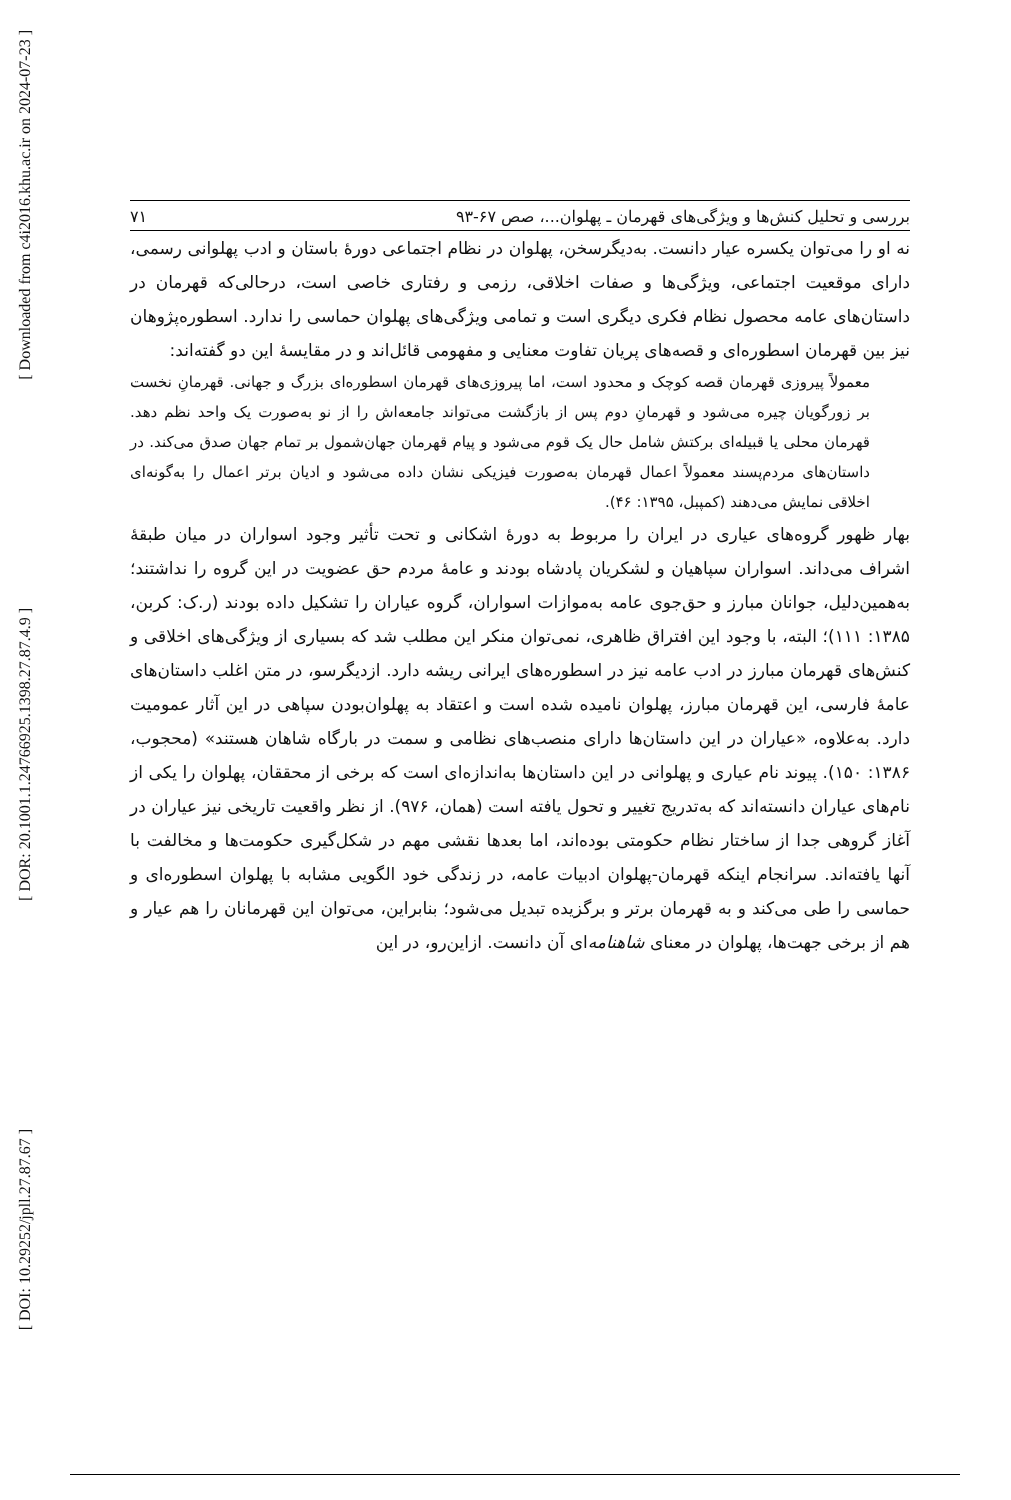[ Downloaded from c4i2016.khu.ac.ir on 2024-07-23 ]
[ DOR: 20.1001.1.24766925.1398.27.87.4.9 ]
[ DOI: 10.29252/jpll.27.87.67 ]
بررسی و تحلیل کنش‌ها و ویژگی‌های قهرمان ـ پهلوان...، صص ۶۷-۹۳ ۷۱
نه او را می‌توان یکسره عیار دانست. به‌دیگرسخن، پهلوان در نظام اجتماعی دورۀ باستان و ادب پهلوانی رسمی، دارای موقعیت اجتماعی، ویژگی‌ها و صفات اخلاقی، رزمی و رفتاری خاصی است، درحالی‌که قهرمان در داستان‌های عامه محصول نظام فکری دیگری است و تمامی ویژگی‌های پهلوان حماسی را ندارد. اسطوره‌پژوهان نیز بین قهرمان اسطوره‌ای و قصه‌های پریان تفاوت معنایی و مفهومی قائل‌اند و در مقایسۀ این دو گفته‌اند:
معمولاً پیروزی قهرمان قصه کوچک و محدود است، اما پیروزی‌های قهرمان اسطوره‌ای بزرگ و جهانی. قهرمانِ نخست بر زورگویان چیره می‌شود و قهرمانِ دوم پس از بازگشت می‌تواند جامعه‌اش را از نو به‌صورت یک واحد نظم دهد. قهرمان محلی یا قبیله‌ای برکتش شامل حال یک قوم می‌شود و پیام قهرمان جهان‌شمول بر تمام جهان صدق می‌کند. در داستان‌های مردم‌پسند معمولاً اعمال قهرمان به‌صورت فیزیکی نشان داده می‌شود و ادیان برتر اعمال را به‌گونه‌ای اخلاقی نمایش می‌دهند (کمپبل، ۱۳۹۵: ۴۶).
بهار ظهور گروه‌های عیاری در ایران را مربوط به دورۀ اشکانی و تحت تأثیر وجود اسواران در میان طبقۀ اشراف می‌داند. اسواران سپاهیان و لشکریان پادشاه بودند و عامۀ مردم حق عضویت در این گروه را نداشتند؛ به‌همین‌دلیل، جوانان مبارز و حق‌جوی عامه به‌موازات اسواران، گروه عیاران را تشکیل داده بودند (ر.ک: کربن، ۱۳۸۵: ۱۱۱)؛ البته، با وجود این افتراق ظاهری، نمی‌توان منکر این مطلب شد که بسیاری از ویژگی‌های اخلاقی و کنش‌های قهرمان مبارز در ادب عامه نیز در اسطوره‌های ایرانی ریشه دارد. ازدیگرسو، در متن اغلب داستان‌های عامۀ فارسی، این قهرمان مبارز، پهلوان نامیده شده است و اعتقاد به پهلوان‌بودن سپاهی در این آثار عمومیت دارد. به‌علاوه، «عیاران در این داستان‌ها دارای منصب‌های نظامی و سمت در بارگاه شاهان هستند» (محجوب، ۱۳۸۶: ۱۵۰). پیوند نام عیاری و پهلوانی در این داستان‌ها به‌اندازه‌ای است که برخی از محققان، پهلوان را یکی از نام‌های عیاران دانسته‌اند که به‌تدریج تغییر و تحول یافته است (همان، ۹۷۶). از نظر واقعیت تاریخی نیز عیاران در آغاز گروهی جدا از ساختار نظام حکومتی بوده‌اند، اما بعدها نقشی مهم در شکل‌گیری حکومت‌ها و مخالفت با آنها یافته‌اند. سرانجام اینکه قهرمان-پهلوان ادبیات عامه، در زندگی خود الگویی مشابه با پهلوان اسطوره‌ای و حماسی را طی می‌کند و به قهرمان برتر و برگزیده تبدیل می‌شود؛ بنابراین، می‌توان این قهرمانان را هم عیار و هم از برخی جهت‌ها، پهلوان در معنای شاهنامه‌ای آن دانست. ازاین‌رو، در این